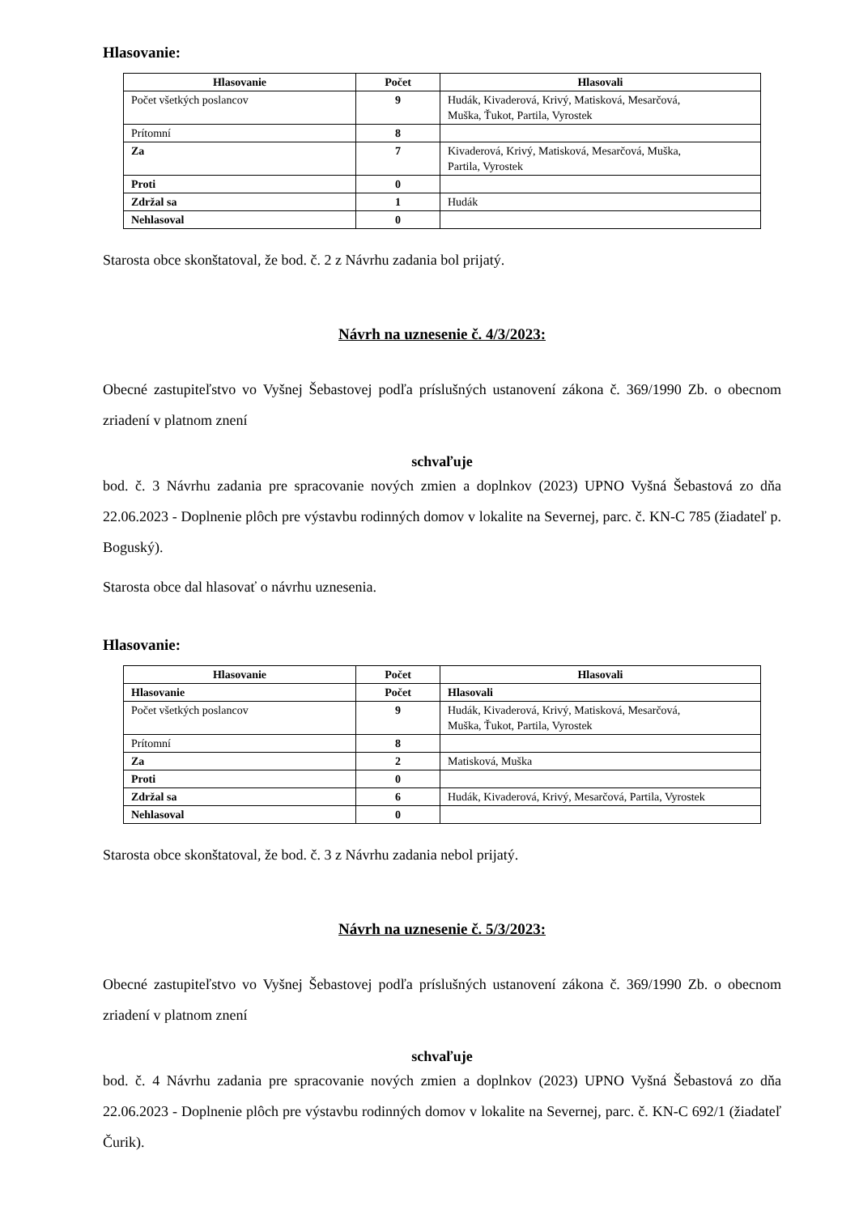Hlasovanie:
| Hlasovanie | Počet | Hlasovali |
| --- | --- | --- |
| Počet všetkých poslancov | 9 | Hudák, Kivaderová, Krivý, Matisková, Mesarčová, Muška, Ťukot, Partila, Vyrostek |
| Prítomní | 8 | |
| Za | 7 | Kivaderová, Krivý, Matisková, Mesarčová, Muška, Partila, Vyrostek |
| Proti | 0 | |
| Zdržal sa | 1 | Hudák |
| Nehlasoval | 0 | |
Starosta obce skonštatoval, že bod. č. 2 z Návrhu zadania bol prijatý.
Návrh na uznesenie č. 4/3/2023:
Obecné zastupiteľstvo vo Vyšnej Šebastovej podľa príslušných ustanovení zákona č. 369/1990 Zb. o obecnom zriadení v platnom znení
schvaľuje
bod. č. 3 Návrhu zadania pre spracovanie nových zmien a doplnkov (2023) UPNO Vyšná Šebastová zo dňa 22.06.2023 - Doplnenie plôch pre výstavbu rodinných domov v lokalite na Severnej, parc. č. KN-C 785 (žiadateľ p. Boguský).
Starosta obce dal hlasovať o návrhu uznesenia.
Hlasovanie:
| Hlasovanie | Počet | Hlasovali |
| --- | --- | --- |
| Hlasovanie | Počet | Hlasovali |
| Počet všetkých poslancov | 9 | Hudák, Kivaderová, Krivý, Matisková, Mesarčová, Muška, Ťukot, Partila, Vyrostek |
| Prítomní | 8 | |
| Za | 2 | Matisková, Muška |
| Proti | 0 | |
| Zdržal sa | 6 | Hudák, Kivaderová, Krivý, Mesarčová, Partila, Vyrostek |
| Nehlasoval | 0 | |
Starosta obce skonštatoval, že bod. č. 3 z Návrhu zadania nebol prijatý.
Návrh na uznesenie č. 5/3/2023:
Obecné zastupiteľstvo vo Vyšnej Šebastovej podľa príslušných ustanovení zákona č. 369/1990 Zb. o obecnom zriadení v platnom znení
schvaľuje
bod. č. 4 Návrhu zadania pre spracovanie nových zmien a doplnkov (2023) UPNO Vyšná Šebastová zo dňa 22.06.2023 - Doplnenie plôch pre výstavbu rodinných domov v lokalite na Severnej, parc. č. KN-C 692/1 (žiadateľ Čurik).